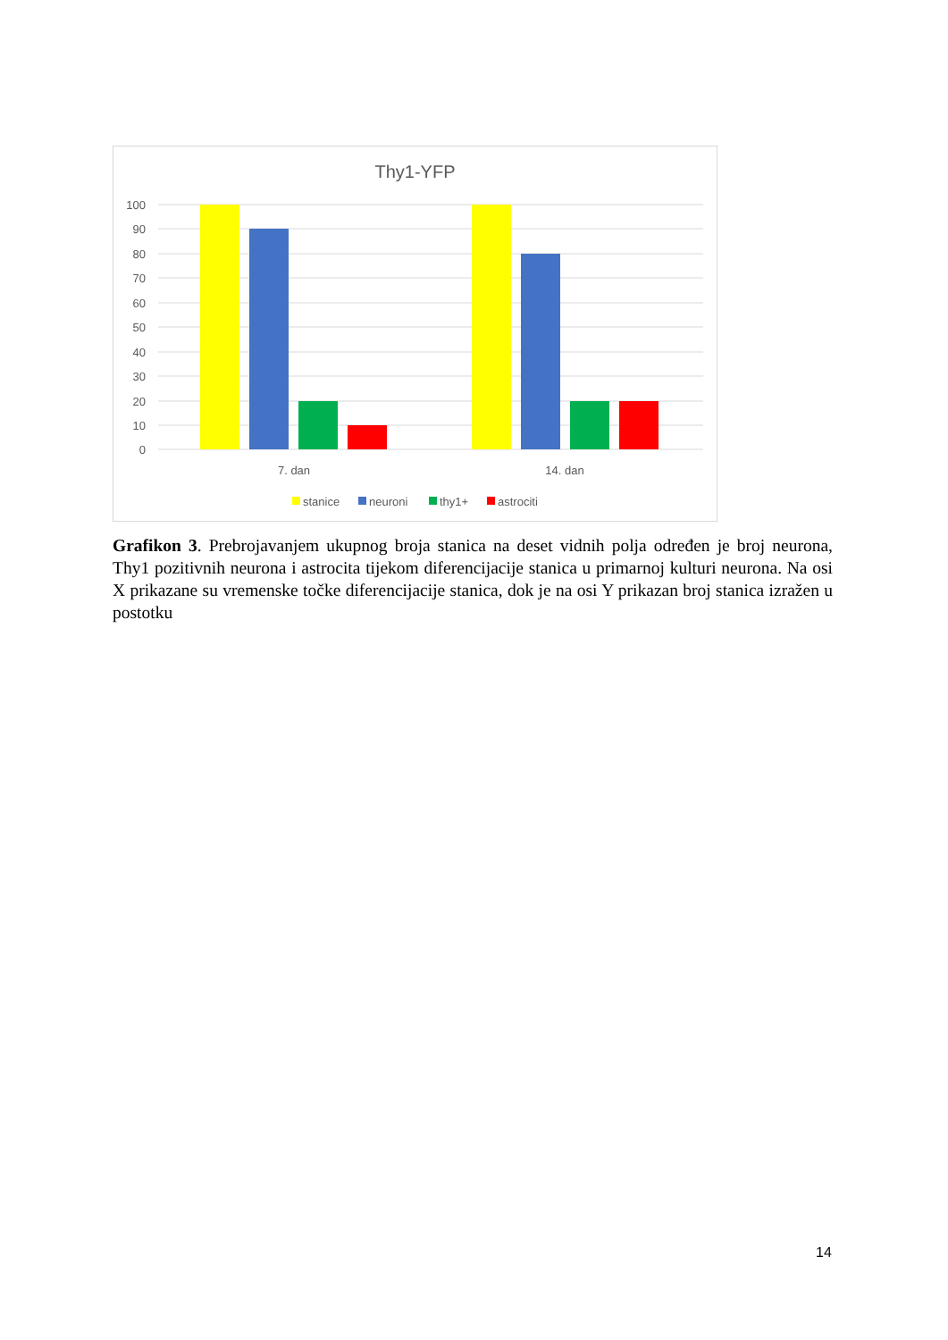Thy1-YFP
100
90
80
70
60
50
40
30
20
10
0
7. dan
14. dan
stanice
neuroni
thy1+
astrociti
Grafikon 3. Prebrojavanjem ukupnog broja stanica na deset vidnih polja određen je broj neurona, Thy1 pozitivnih neurona i astrocita tijekom diferencijacije stanica u primarnoj kulturi neurona. Na osi X prikazane su vremenske točke diferencijacije stanica, dok je na osi Y prikazan broj stanica izražen u postotku
14